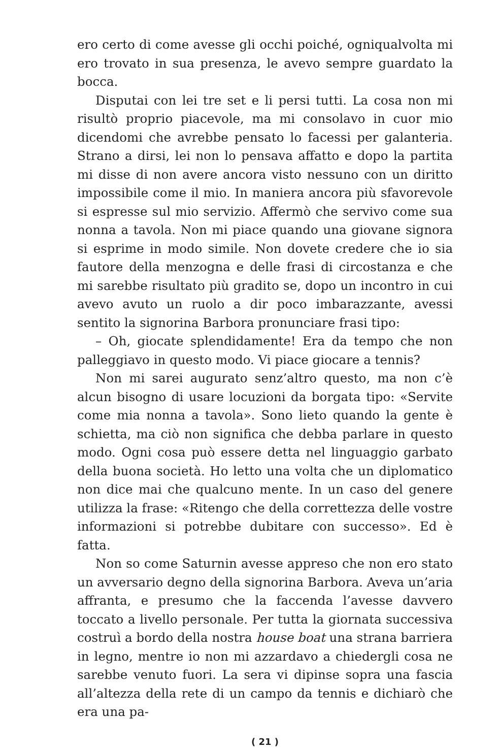ero certo di come avesse gli occhi poiché, ogniqualvolta mi ero trovato in sua presenza, le avevo sempre guardato la bocca.
Disputai con lei tre set e li persi tutti. La cosa non mi risultò proprio piacevole, ma mi consolavo in cuor mio dicendomi che avrebbe pensato lo facessi per galanteria. Strano a dirsi, lei non lo pensava affatto e dopo la partita mi disse di non avere ancora visto nessuno con un diritto impossibile come il mio. In maniera ancora più sfavorevole si espresse sul mio servizio. Affermò che servivo come sua nonna a tavola. Non mi piace quando una giovane signora si esprime in modo simile. Non dovete credere che io sia fautore della menzogna e delle frasi di circostanza e che mi sarebbe risultato più gradito se, dopo un incontro in cui avevo avuto un ruolo a dir poco imbarazzante, avessi sentito la signorina Barbora pronunciare frasi tipo:
– Oh, giocate splendidamente! Era da tempo che non palleggiavo in questo modo. Vi piace giocare a tennis?
Non mi sarei augurato senz’altro questo, ma non c’è alcun bisogno di usare locuzioni da borgata tipo: «Servite come mia nonna a tavola». Sono lieto quando la gente è schietta, ma ciò non significa che debba parlare in questo modo. Ogni cosa può essere detta nel linguaggio garbato della buona società. Ho letto una volta che un diplomatico non dice mai che qualcuno mente. In un caso del genere utilizza la frase: «Ritengo che della correttezza delle vostre informazioni si potrebbe dubitare con successo». Ed è fatta.
Non so come Saturnin avesse appreso che non ero stato un avversario degno della signorina Barbora. Aveva un’aria affranta, e presumo che la faccenda l’avesse davvero toccato a livello personale. Per tutta la giornata successiva costruì a bordo della nostra house boat una strana barriera in legno, mentre io non mi azzardavo a chiedergli cosa ne sarebbe venuto fuori. La sera vi dipinse sopra una fascia all’altezza della rete di un campo da tennis e dichiarò che era una pa-
( 21 )